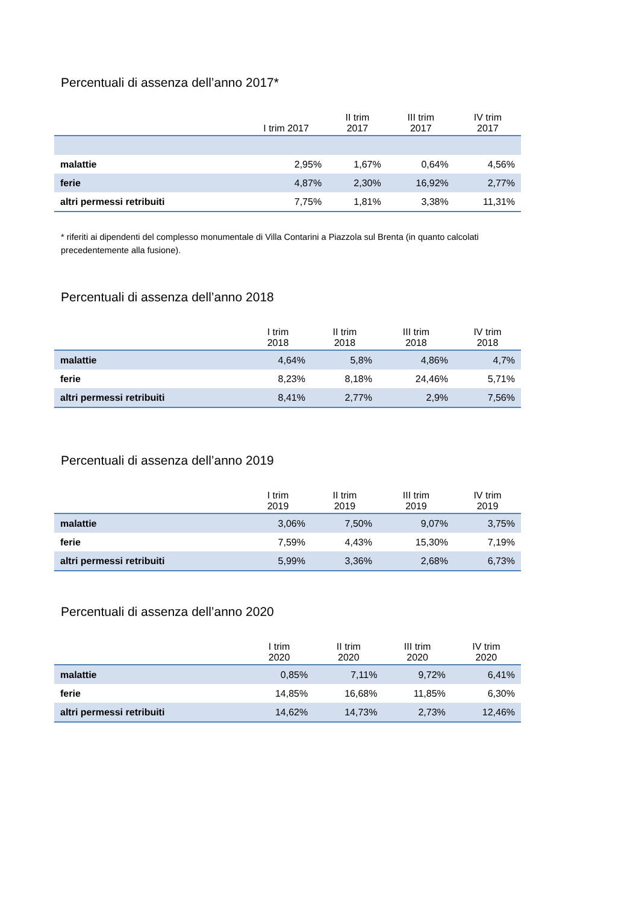Percentuali di assenza dell’anno 2017*
| | I trim 2017 | II trim 2017 | III trim 2017 | IV trim 2017 |
| --- | --- | --- | --- | --- |
| malattie | 2,95% | 1,67% | 0,64% | 4,56% |
| ferie | 4,87% | 2,30% | 16,92% | 2,77% |
| altri permessi retribuiti | 7,75% | 1,81% | 3,38% | 11,31% |
* riferiti ai dipendenti del complesso monumentale di Villa Contarini a Piazzola sul Brenta (in quanto calcolati precedentemente alla fusione).
Percentuali di assenza dell’anno 2018
| | I trim 2018 | II trim 2018 | III trim 2018 | IV trim 2018 |
| --- | --- | --- | --- | --- |
| malattie | 4,64% | 5,8% | 4,86% | 4,7% |
| ferie | 8,23% | 8,18% | 24,46% | 5,71% |
| altri permessi retribuiti | 8,41% | 2,77% | 2,9% | 7,56% |
Percentuali di assenza dell’anno 2019
| | I trim 2019 | II trim 2019 | III trim 2019 | IV trim 2019 |
| --- | --- | --- | --- | --- |
| malattie | 3,06% | 7,50% | 9,07% | 3,75% |
| ferie | 7,59% | 4,43% | 15,30% | 7,19% |
| altri permessi retribuiti | 5,99% | 3,36% | 2,68% | 6,73% |
Percentuali di assenza dell’anno 2020
| | I trim 2020 | II trim 2020 | III trim 2020 | IV trim 2020 |
| --- | --- | --- | --- | --- |
| malattie | 0,85% | 7,11% | 9,72% | 6,41% |
| ferie | 14,85% | 16,68% | 11,85% | 6,30% |
| altri permessi retribuiti | 14,62% | 14,73% | 2,73% | 12,46% |